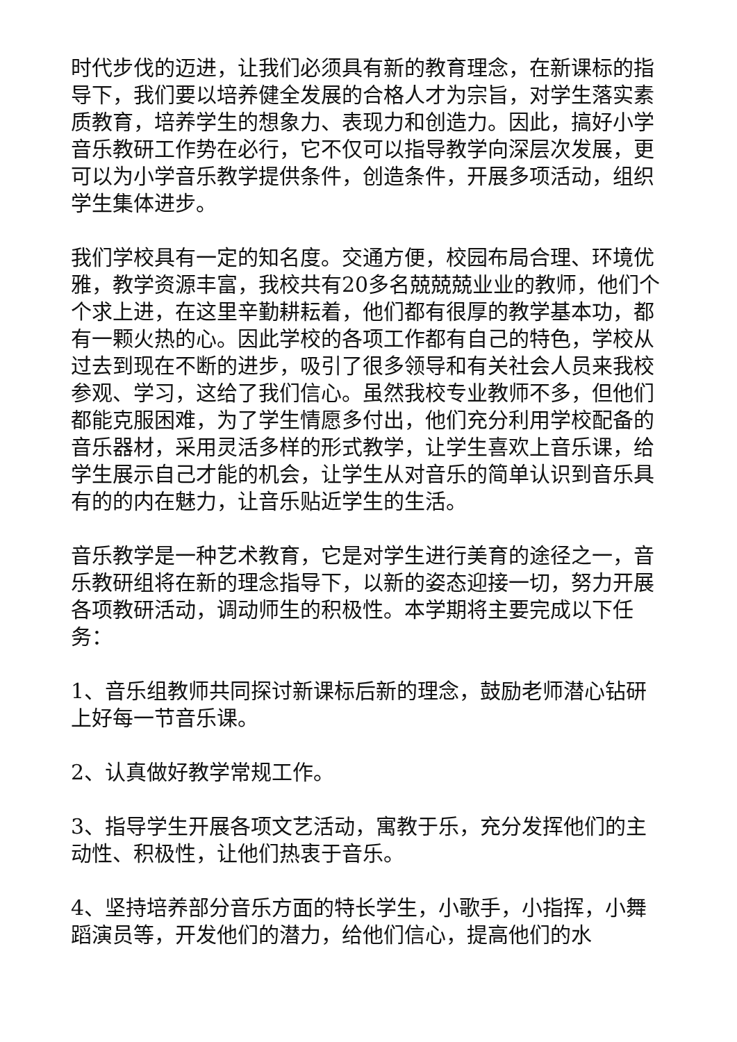时代步伐的迈进，让我们必须具有新的教育理念，在新课标的指导下，我们要以培养健全发展的合格人才为宗旨，对学生落实素质教育，培养学生的想象力、表现力和创造力。因此，搞好小学音乐教研工作势在必行，它不仅可以指导教学向深层次发展，更可以为小学音乐教学提供条件，创造条件，开展多项活动，组织学生集体进步。
我们学校具有一定的知名度。交通方便，校园布局合理、环境优雅，教学资源丰富，我校共有20多名兢兢兢业业的教师，他们个个求上进，在这里辛勤耕耘着，他们都有很厚的教学基本功，都有一颗火热的心。因此学校的各项工作都有自己的特色，学校从过去到现在不断的进步，吸引了很多领导和有关社会人员来我校参观、学习，这给了我们信心。虽然我校专业教师不多，但他们都能克服困难，为了学生情愿多付出，他们充分利用学校配备的音乐器材，采用灵活多样的形式教学，让学生喜欢上音乐课，给学生展示自己才能的机会，让学生从对音乐的简单认识到音乐具有的的内在魅力，让音乐贴近学生的生活。
音乐教学是一种艺术教育，它是对学生进行美育的途径之一，音乐教研组将在新的理念指导下，以新的姿态迎接一切，努力开展各项教研活动，调动师生的积极性。本学期将主要完成以下任务：
1、音乐组教师共同探讨新课标后新的理念，鼓励老师潜心钻研上好每一节音乐课。
2、认真做好教学常规工作。
3、指导学生开展各项文艺活动，寓教于乐，充分发挥他们的主动性、积极性，让他们热衷于音乐。
4、坚持培养部分音乐方面的特长学生，小歌手，小指挥，小舞蹈演员等，开发他们的潜力，给他们信心，提高他们的水